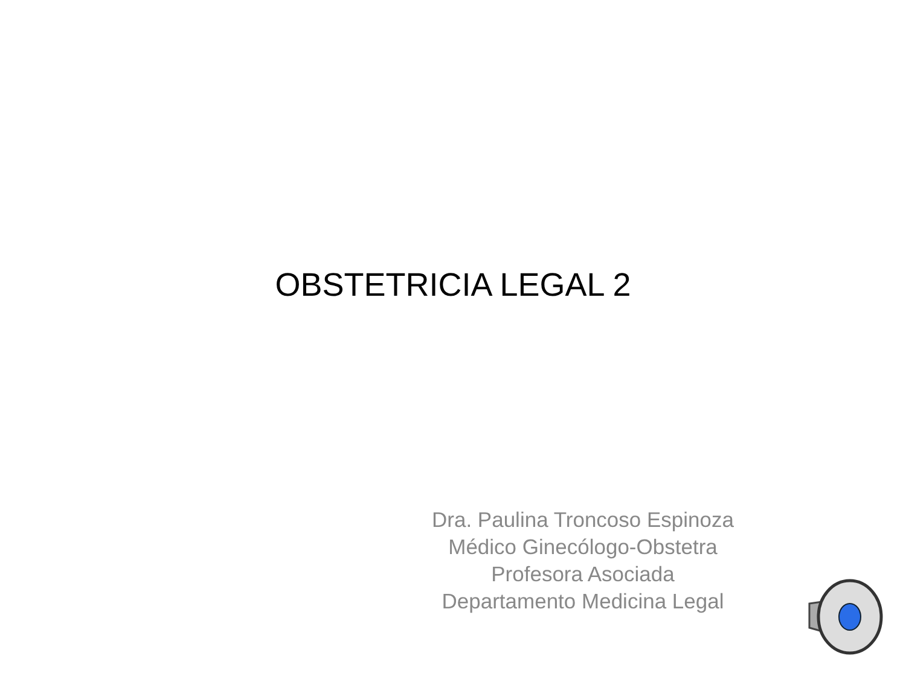OBSTETRICIA LEGAL 2
Dra. Paulina Troncoso Espinoza
Médico Ginecólogo-Obstetra
Profesora Asociada
Departamento Medicina Legal